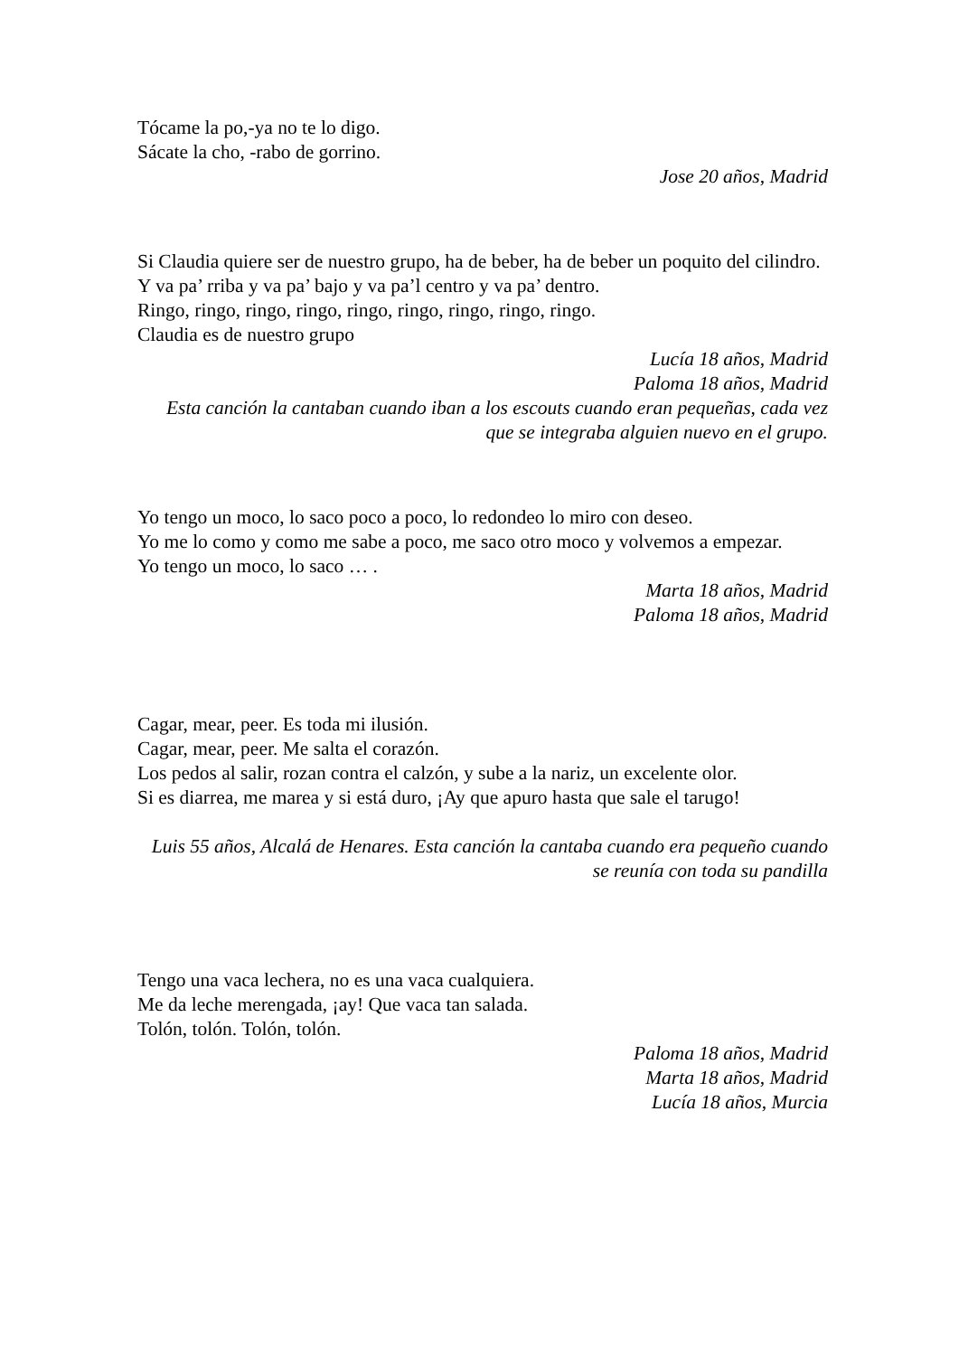Tócame la po,-ya no te lo digo.
Sácate la cho, -rabo de gorrino.
Jose 20 años, Madrid
Si Claudia quiere ser de nuestro grupo, ha de beber, ha de beber un poquito del cilindro.
Y va pa’ rriba y va pa’ bajo y va pa’l centro y va pa’ dentro.
Ringo, ringo, ringo, ringo, ringo, ringo, ringo, ringo, ringo.
Claudia es de nuestro grupo
Lucía 18 años, Madrid
Paloma 18 años, Madrid
Esta canción la cantaban cuando iban a los escouts cuando eran pequeñas, cada vez que se integraba alguien nuevo en el grupo.
Yo tengo un moco, lo saco poco a poco, lo redondeo lo miro con deseo.
Yo me lo como y como me sabe a poco, me saco otro moco y volvemos a empezar.
Yo tengo un moco, lo saco … .
Marta 18 años, Madrid
Paloma 18 años, Madrid
Cagar, mear, peer. Es toda mi ilusión.
Cagar, mear, peer. Me salta el corazón.
Los pedos al salir, rozan contra el calzón, y sube a la nariz, un excelente olor.
Si es diarrea, me marea y si está duro, ¡Ay que apuro hasta que sale el tarugo!
Luis 55 años, Alcalá de Henares. Esta canción la cantaba cuando era pequeño cuando se reunía con toda su pandilla
Tengo una vaca lechera, no es una vaca cualquiera.
Me da leche merengada, ¡ay! Que vaca tan salada.
Tolón, tolón. Tolón, tolón.
Paloma 18 años, Madrid
Marta 18 años, Madrid
Lucía 18 años, Murcia